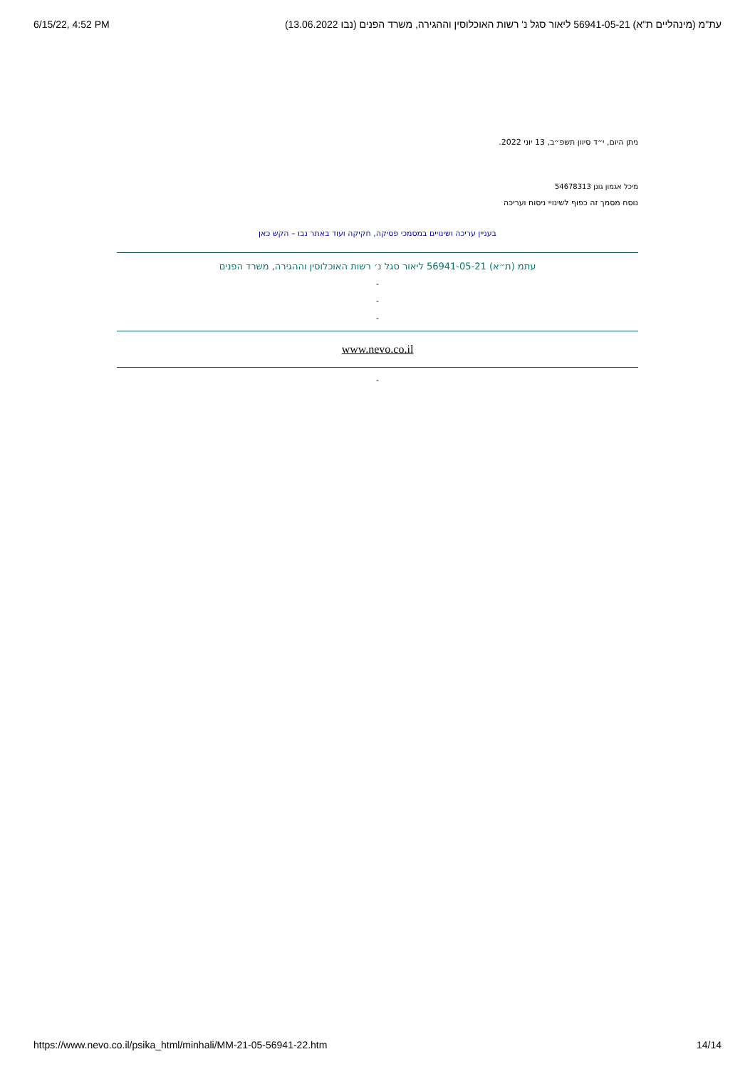6/15/22, 4:52 PM עת"מ (מינהליים ת"א) 56941-05-21 ליאור סגל נ' רשות האוכלוסין וההגירה, משרד הפנים (נבו 13.06.2022)
ניתן היום, י״ד סיוון תשפ״ב, 13 יוני 2022.
מיכל אגמון גונן 54678313
נוסח מסמך זה כפוף לשינויי ניסוח ועריכה
בעניין עריכה ושינויים במסמכי פסיקה, חקיקה ועוד באתר נבו – הקש כאן
עתמ (ת״א) 56941-05-21 ליאור סגל נ׳ רשות האוכלוסין וההגירה, משרד הפנים
-
-
-
www.nevo.co.il
-
https://www.nevo.co.il/psika_html/minhali/MM-21-05-56941-22.htm 14/14